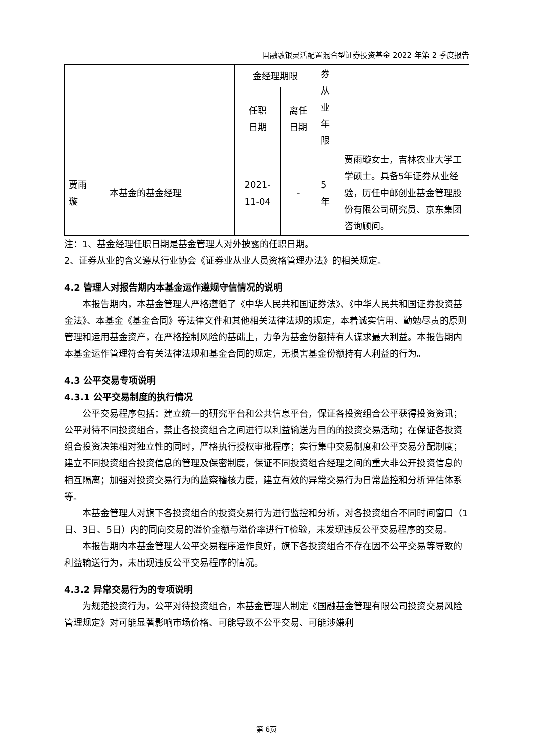国融融银灵活配置混合型证券投资基金 2022 年第 2 季度报告
| | | 金经理期限 | | 券 从 业 年 限 | |
| | | 任职 日期 | 离任 日期 | | |
| 贾雨 璇 | 本基金的基金经理 | 2021- 11-04 | - | 5 年 | 贾雨璇女士，吉林农业大学工学硕士。具备5年证券从业经验，历任中邮创业基金管理股份有限公司研究员、京东集团咨询顾问。 |
注：1、基金经理任职日期是基金管理人对外披露的任职日期。
2、证券从业的含义遵从行业协会《证券业从业人员资格管理办法》的相关规定。
4.2 管理人对报告期内本基金运作遵规守信情况的说明
本报告期内，本基金管理人严格遵循了《中华人民共和国证券法》、《中华人民共和国证券投资基金法》、本基金《基金合同》等法律文件和其他相关法律法规的规定，本着诚实信用、勤勉尽责的原则管理和运用基金资产，在严格控制风险的基础上，力争为基金份额持有人谋求最大利益。本报告期内本基金运作管理符合有关法律法规和基金合同的规定，无损害基金份额持有人利益的行为。
4.3 公平交易专项说明
4.3.1 公平交易制度的执行情况
公平交易程序包括：建立统一的研究平台和公共信息平台，保证各投资组合公平获得投资资讯；公平对待不同投资组合，禁止各投资组合之间进行以利益输送为目的的投资交易活动；在保证各投资组合投资决策相对独立性的同时，严格执行授权审批程序；实行集中交易制度和公平交易分配制度；建立不同投资组合投资信息的管理及保密制度，保证不同投资组合经理之间的重大非公开投资信息的相互隔离；加强对投资交易行为的监察稽核力度，建立有效的异常交易行为日常监控和分析评估体系等。
本基金管理人对旗下各投资组合的投资交易行为进行监控和分析，对各投资组合不同时间窗口（1日、3日、5日）内的同向交易的溢价金额与溢价率进行T检验，未发现违反公平交易程序的交易。
本报告期内本基金管理人公平交易程序运作良好，旗下各投资组合不存在因不公平交易等导致的利益输送行为，未出现违反公平交易程序的情况。
4.3.2 异常交易行为的专项说明
为规范投资行为，公平对待投资组合，本基金管理人制定《国融基金管理有限公司投资交易风险管理规定》对可能显著影响市场价格、可能导致不公平交易、可能涉嫌利
第 6页